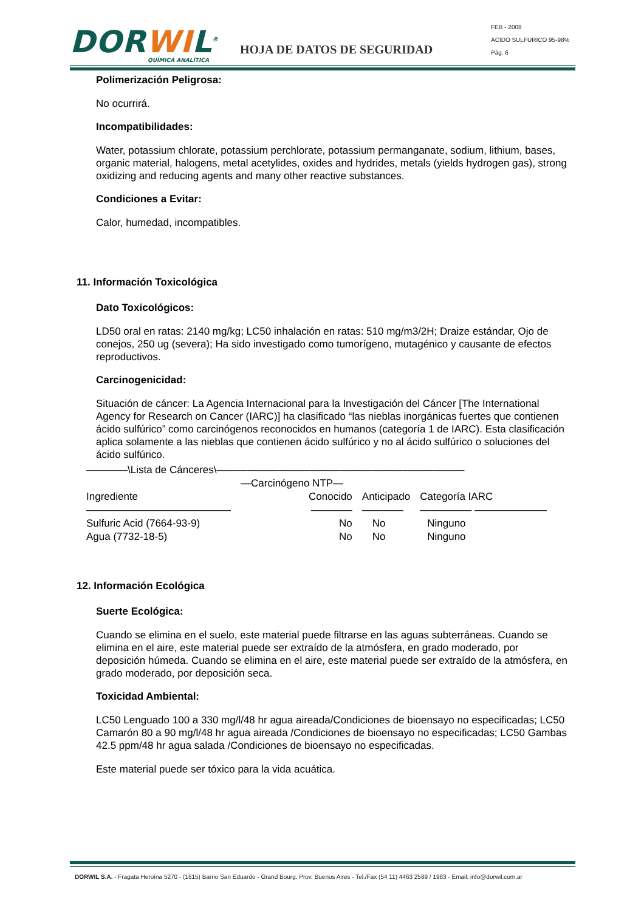DORWIL<sup>®</sup>
QUÍMICA ANALÍTICA
HOJA DE DATOS DE SEGURIDAD
FEB - 2008
ACIDO SULFURICO 95-98%
Pág. 6
Polimerización Peligrosa:
No ocurrirá.
Incompatibilidades:
Water, potassium chlorate, potassium perchlorate, potassium permanganate, sodium, lithium, bases, organic material, halogens, metal acetylides, oxides and hydrides, metals (yields hydrogen gas), strong oxidizing and reducing agents and many other reactive substances.
Condiciones a Evitar:
Calor, humedad, incompatibles.
11. Información Toxicológica
Dato Toxicológicos:
LD50 oral en ratas: 2140 mg/kg; LC50 inhalación en ratas: 510 mg/m3/2H; Draize estándar, Ojo de conejos, 250 ug (severa); Ha sido investigado como tumorígeno, mutagénico y causante de efectos reproductivos.
Carcinogenicidad:
Situación de cáncer: La Agencia Internacional para la Investigación del Cáncer [The International Agency for Research on Cancer (IARC)] ha clasificado “las nieblas inorgánicas fuertes que contienen ácido sulfúrico” como carcinógenos reconocidos en humanos (categoría 1 de IARC). Esta clasificación aplica solamente a las nieblas que contienen ácido sulfúrico y no al ácido sulfúrico o soluciones del ácido sulfúrico.
| ————\Lista de Cánceres\———————————————————————— | | | |
| | —Carcinógeno NTP— | | |
| Ingrediente | Conocido | Anticipado | Categoría IARC |
| —————————————— | ———— | ———— | ————— ——————— |
| Sulfuric Acid (7664-93-9) | No | No | Ninguno |
| Agua (7732-18-5) | No | No | Ninguno |
12. Información Ecológica
Suerte Ecológica:
Cuando se elimina en el suelo, este material puede filtrarse en las aguas subterráneas. Cuando se elimina en el aire, este material puede ser extraído de la atmósfera, en grado moderado, por deposición húmeda. Cuando se elimina en el aire, este material puede ser extraído de la atmósfera, en grado moderado, por deposición seca.
Toxicidad Ambiental:
LC50 Lenguado 100 a 330 mg/l/48 hr agua aireada/Condiciones de bioensayo no especificadas; LC50 Camarón 80 a 90 mg/l/48 hr agua aireada /Condiciones de bioensayo no especificadas; LC50 Gambas 42.5 ppm/48 hr agua salada /Condiciones de bioensayo no especificadas.
Este material puede ser tóxico para la vida acuática.
DORWIL S.A. - Fragata Heroína 5270 - (1615) Barrio San Eduardo - Grand Bourg. Prov. Buenos Aires - Tel./Fax (54 11) 4463 2589 / 1983 - Email: info@dorwil.com.ar